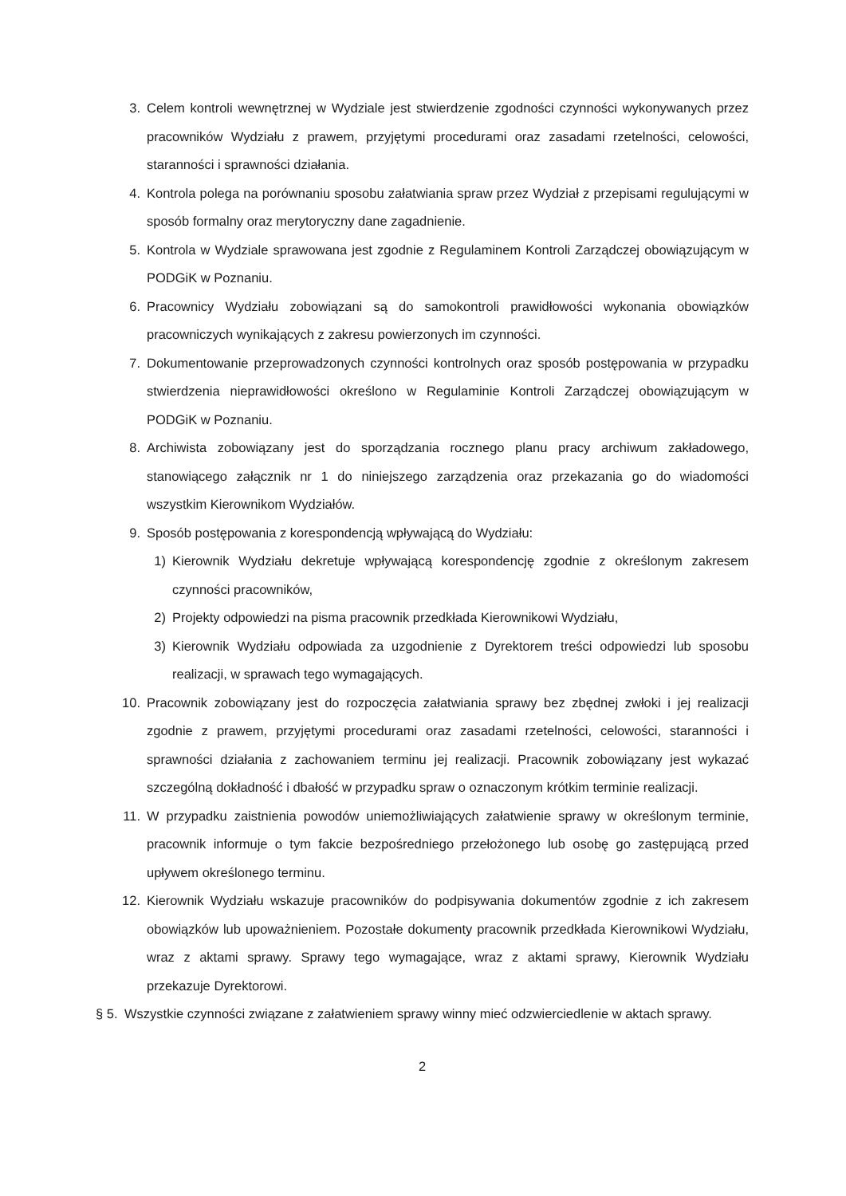3. Celem kontroli wewnętrznej w Wydziale jest stwierdzenie zgodności czynności wykonywanych przez pracowników Wydziału z prawem, przyjętymi procedurami oraz zasadami rzetelności, celowości, staranności i sprawności działania.
4. Kontrola polega na porównaniu sposobu załatwiania spraw przez Wydział z przepisami regulującymi w sposób formalny oraz merytoryczny dane zagadnienie.
5. Kontrola w Wydziale sprawowana jest zgodnie z Regulaminem Kontroli Zarządczej obowiązującym w PODGiK w Poznaniu.
6. Pracownicy Wydziału zobowiązani są do samokontroli prawidłowości wykonania obowiązków pracowniczych wynikających z zakresu powierzonych im czynności.
7. Dokumentowanie przeprowadzonych czynności kontrolnych oraz sposób postępowania w przypadku stwierdzenia nieprawidłowości określono w Regulaminie Kontroli Zarządczej obowiązującym w PODGiK w Poznaniu.
8. Archiwista zobowiązany jest do sporządzania rocznego planu pracy archiwum zakładowego, stanowiącego załącznik nr 1 do niniejszego zarządzenia oraz przekazania go do wiadomości wszystkim Kierownikom Wydziałów.
9. Sposób postępowania z korespondencją wpływającą do Wydziału:
1) Kierownik Wydziału dekretuje wpływającą korespondencję zgodnie z określonym zakresem czynności pracowników,
2) Projekty odpowiedzi na pisma pracownik przedkłada Kierownikowi Wydziału,
3) Kierownik Wydziału odpowiada za uzgodnienie z Dyrektorem treści odpowiedzi lub sposobu realizacji, w sprawach tego wymagających.
10. Pracownik zobowiązany jest do rozpoczęcia załatwiania sprawy bez zbędnej zwłoki i jej realizacji zgodnie z prawem, przyjętymi procedurami oraz zasadami rzetelności, celowości, staranności i sprawności działania z zachowaniem terminu jej realizacji. Pracownik zobowiązany jest wykazać szczególną dokładność i dbałość w przypadku spraw o oznaczonym krótkim terminie realizacji.
11. W przypadku zaistnienia powodów uniemożliwiających załatwienie sprawy w określonym terminie, pracownik informuje o tym fakcie bezpośredniego przełożonego lub osobę go zastępującą przed upływem określonego terminu.
12. Kierownik Wydziału wskazuje pracowników do podpisywania dokumentów zgodnie z ich zakresem obowiązków lub upoważnieniem. Pozostałe dokumenty pracownik przedkłada Kierownikowi Wydziału, wraz z aktami sprawy. Sprawy tego wymagające, wraz z aktami sprawy, Kierownik Wydziału przekazuje Dyrektorowi.
§ 5. Wszystkie czynności związane z załatwieniem sprawy winny mieć odzwierciedlenie w aktach sprawy.
2